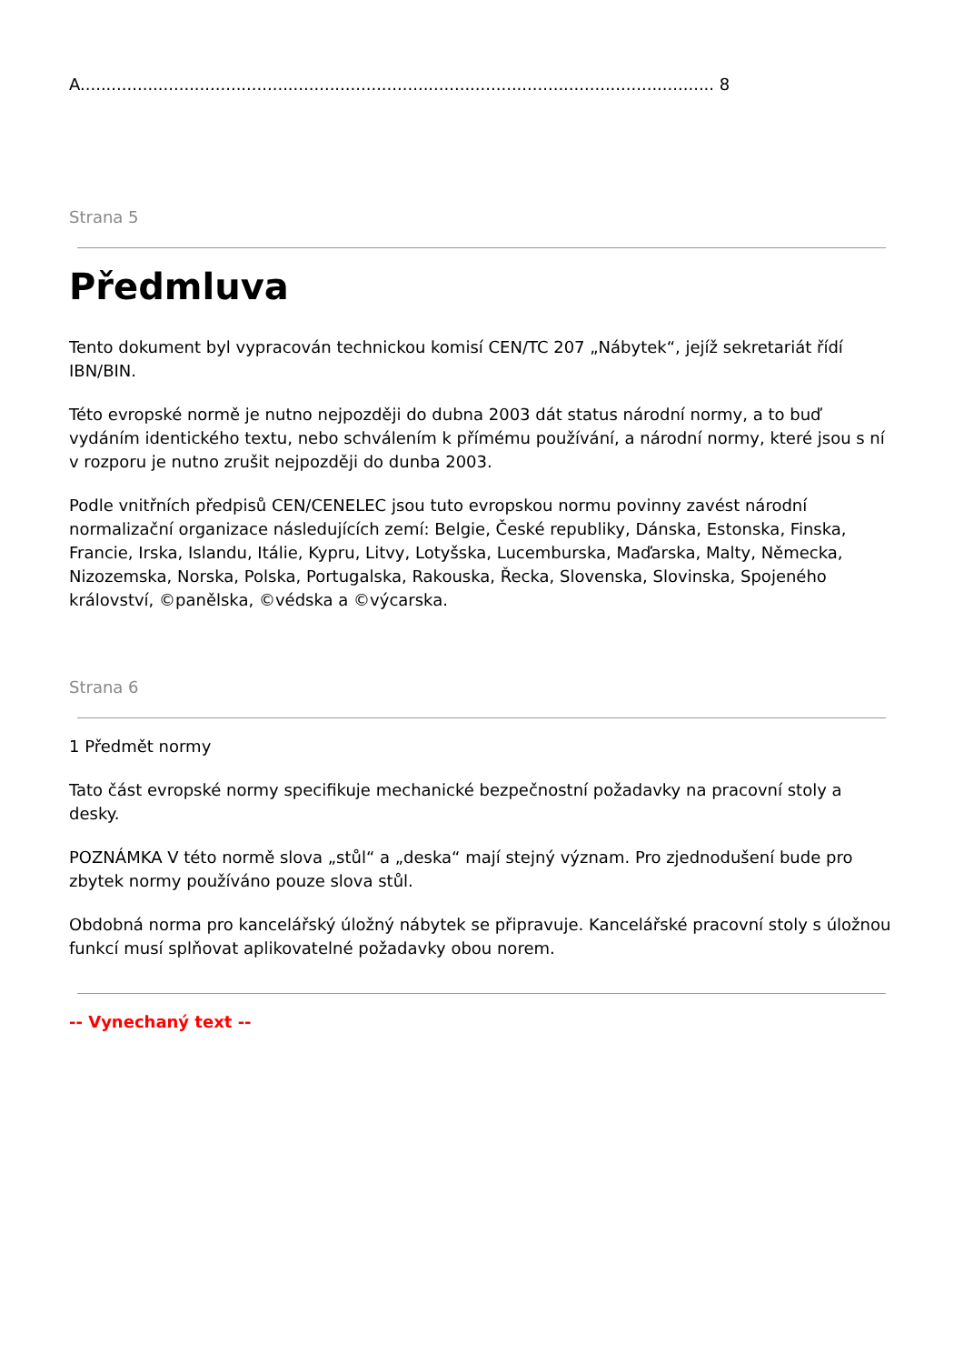A.......................................................................................................................... 8
Strana 5
Předmluva
Tento dokument byl vypracován technickou komisí CEN/TC 207 „Nábytek“, jejíž sekretariát řídí IBN/BIN.
Této evropské normě je nutno nejpozději do dubna 2003 dát status národní normy, a to buď vydáním identického textu, nebo schválením k přímému používání, a národní normy, které jsou s ní v rozporu je nutno zrušit nejpozději do dunba 2003.
Podle vnitřních předpisů CEN/CENELEC jsou tuto evropskou normu povinny zavést národní normalizační organizace následujících zemí: Belgie, České republiky, Dánska, Estonska, Finska, Francie, Irska, Islandu, Itálie, Kypru, Litvy, Lotyšska, Lucemburska, Maďarska, Malty, Německa, Nizozemska, Norska, Polska, Portugalska, Rakouska, Řecka, Slovenska, Slovinska, Spojeného království, ©panělska, ©védska a ©výcarska.
Strana 6
1 Předmět normy
Tato část evropské normy specifikuje mechanické bezpečnostní požadavky na pracovní stoly a desky.
POZNÁMKA V této normě slova „stůl“ a „deska“ mají stejný význam. Pro zjednodušení bude pro zbytek normy používáno pouze slova stůl.
Obdobná norma pro kancelářský úložný nábytek se připravuje. Kancelářské pracovní stoly s úložnou funkcí musí splňovat aplikovatelné požadavky obou norem.
-- Vynechaný text --